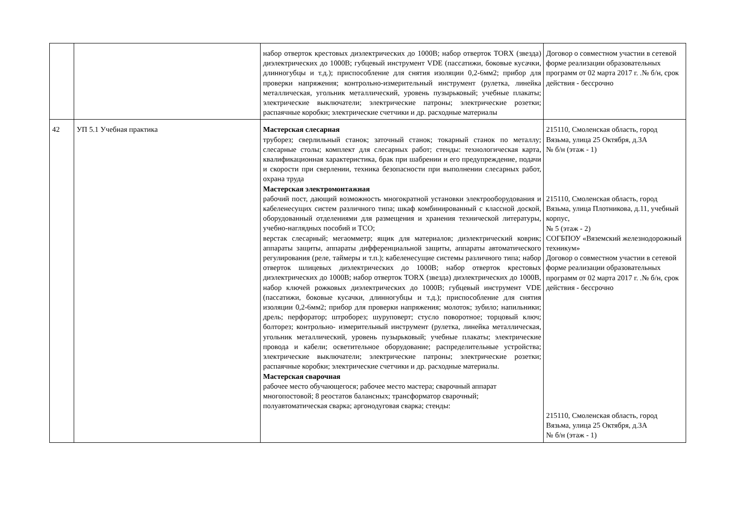| | | набор отверток крестовых диэлектрических до 1000В; набор отверток TORX (звезда) диэлектрических до 1000В; губцевый инструмент VDE (пассатижи, боковые кусачки, длинногубцы и т.д.); приспособление для снятия изоляции 0,2-6мм2; прибор для проверки напряжения; контрольно-измерительный инструмент (рулетка, линейка металлическая, угольник металлический, уровень пузырьковый; учебные плакаты; электрические выключатели; электрические патроны; электрические розетки; распаячные коробки; электрические счетчики и др. расходные материалы | Договор о совместном участии в сетевой форме реализации образовательных программ от 02 марта 2017 г. .№ б/н, срок действия - бессрочно |
| 42 | УП 5.1 Учебная практика | Мастерская слесарная труборез; сверлильный станок; заточный станок; токарный станок по металлу; слесарные столы; комплект для слесарных работ; стенды: технологическая карта, квалификационная характеристика, брак при шабрении и его предупреждение, подачи и скорости при сверлении, техника безопасности при выполнении слесарных работ, охрана труда Мастерская электромонтажная рабочий пост, дающий возможность многократной установки электрооборудования и кабеленесущих систем различного типа; шкаф комбинированный с классной доской, оборудованный отделениями для размещения и хранения технической литературы, учебно-наглядных пособий и ТСО; верстак слесарный; мегаомметр; ящик для материалов; диэлектрический коврик; аппараты защиты, аппараты дифференциальной защиты, аппараты автоматического регулирования (реле, таймеры и т.п.); кабеленесущие системы различного типа; набор отверток шлицевых диэлектрических до 1000В; набор отверток крестовых диэлектрических до 1000В; набор отверток TORX (звезда) диэлектрических до 1000В, набор ключей рожковых диэлектрических до 1000В; губцевый инструмент VDE (пассатижи, боковые кусачки, длинногубцы и т.д.); приспособление для снятия изоляции 0,2-6мм2; прибор для проверки напряжения; молоток; зубило; напильники; дрель; перфоратор; штроборез; шуруповерт; стусло поворотное; торцовый ключ; болторез; контрольно- измерительный инструмент (рулетка, линейка металлическая, угольник металлический, уровень пузырьковый; учебные плакаты; электрические провода и кабели; осветительное оборудование; распределительные устройства; электрические выключатели; электрические патроны; электрические розетки; распаячные коробки; электрические счетчики и др. расходные материалы. Мастерская сварочная рабочее место обучающегося; рабочее место мастера; сварочный аппарат многопостовой; 8 реостатов балансных; трансформатор сварочный; полуавтоматическая сварка; аргонодуговая сварка; стенды: | 215110, Смоленская область, город Вязьма, улица 25 Октября, д.3А № б/н (этаж - 1) 215110, Смоленская область, город Вязьма, улица Плотникова, д.11, учебный корпус, № 5 (этаж - 2) СОГБПОУ «Вяземский железнодорожный техникум» Договор о совместном участии в сетевой форме реализации образовательных программ от 02 марта 2017 г. .№ б/н, срок действия - бессрочно 215110, Смоленская область, город Вязьма, улица 25 Октября, д.3А № б/н (этаж - 1) |